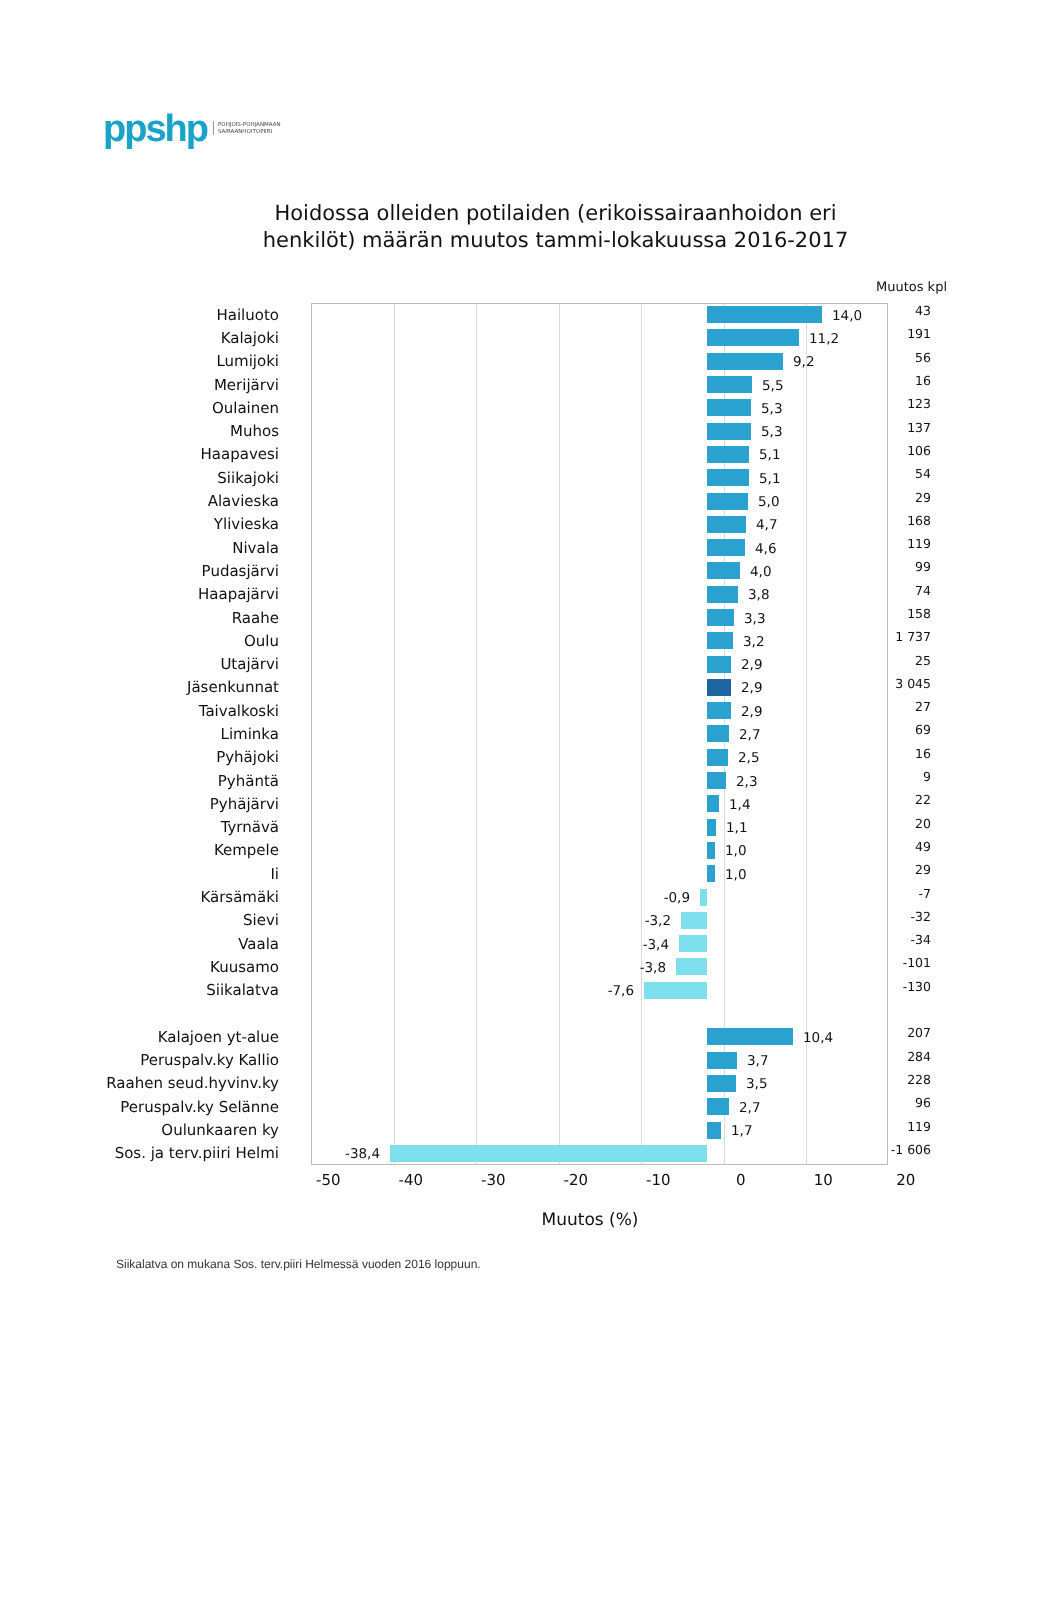ppshp POHJOIS-POHJANMAAN
SAIRAANHOITOPIIRI
Hoidossa olleiden potilaiden (erikoissairaanhoidon eri
henkilöt) määrän muutos tammi-lokakuussa 2016-2017
Muutos kpl
Hailuoto 14,0
43
Kalajoki 11,2
191
Lumijoki 9,2
56
Merijärvi 5,5
16
Oulainen 5,3
123
Muhos 5,3
137
Haapavesi 5,1
106
Siikajoki 5,1
54
Alavieska 5,0
29
Ylivieska 4,7
168
Nivala 4,6
119
Pudasjärvi 4,0
99
Haapajärvi 3,8
74
Raahe 3,3
158
Oulu 3,2
1 737
Utajärvi 2,9
25
Jäsenkunnat 2,9
3 045
Taivalkoski 2,9
27
Liminka 2,7
69
Pyhäjoki 2,5
16
Pyhäntä 2,3
9
Pyhäjärvi 1,4
22
Tyrnävä 1,1
20
Kempele 1,0
49
Ii 1,0
29
Kärsämäki -0,9
-7
Sievi -3,2
-32
Vaala -3,4
-34
Kuusamo -3,8
-101
Siikalatva -7,6
-130
Kalajoen yt-alue 10,4
207
Peruspalv.ky Kallio 3,7
284
Raahen seud.hyvinv.ky 3,5
228
Peruspalv.ky Selänne 2,7
96
Oulunkaaren ky 1,7
119
Sos. ja terv.piiri Helmi -38,4
-1 606
-50 -40 -30 -20 -10 0 10 20
Muutos (%)
Siikalatva on mukana Sos. terv.piiri Helmessä vuoden 2016 loppuun.